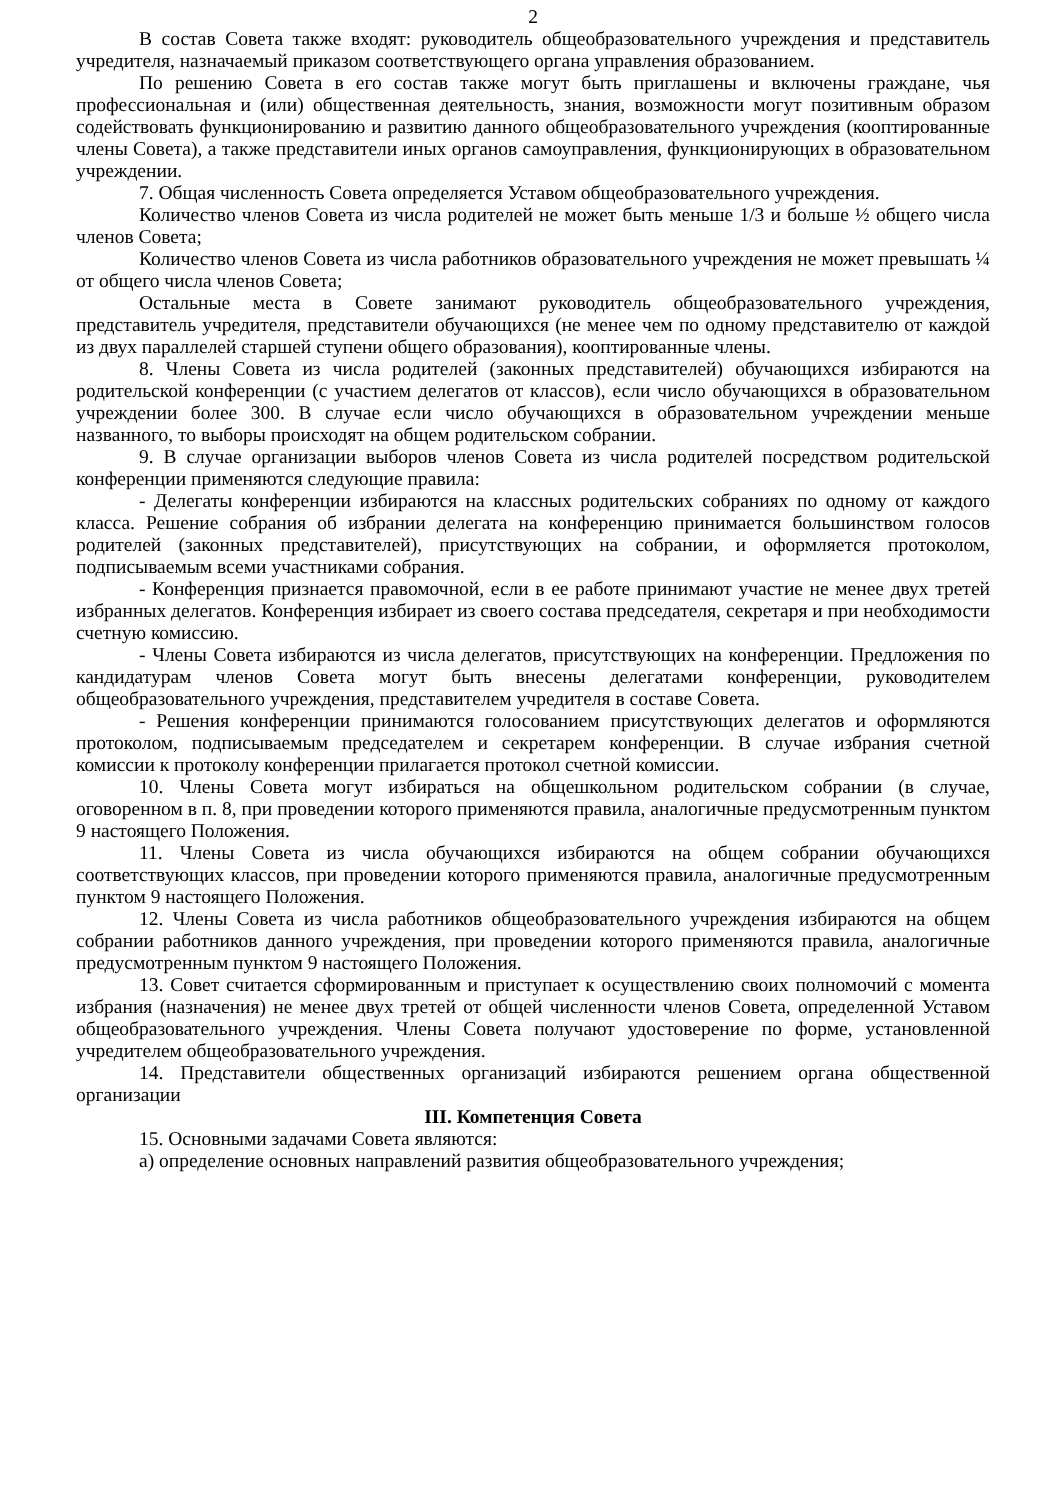2
В состав Совета также входят: руководитель общеобразовательного учреждения и представитель учредителя, назначаемый приказом соответствующего органа управления образованием.
По решению Совета в его состав также могут быть приглашены и включены граждане, чья профессиональная и (или) общественная деятельность, знания, возможности могут позитивным образом содействовать функционированию и развитию данного общеобразовательного учреждения (кооптированные члены Совета), а также представители иных органов самоуправления, функционирующих в образовательном учреждении.
7. Общая численность Совета определяется Уставом общеобразовательного учреждения.
Количество членов Совета из числа родителей не может быть меньше 1/3 и больше ½ общего числа членов Совета;
Количество членов Совета из числа работников образовательного учреждения не может превышать ¼ от общего числа членов Совета;
Остальные места в Совете занимают руководитель общеобразовательного учреждения, представитель учредителя, представители обучающихся (не менее чем по одному представителю от каждой из двух параллелей старшей ступени общего образования), кооптированные члены.
8. Члены Совета из числа родителей (законных представителей) обучающихся избираются на родительской конференции (с участием делегатов от классов), если число обучающихся в образовательном учреждении более 300. В случае если число обучающихся в образовательном учреждении меньше названного, то выборы происходят на общем родительском собрании.
9. В случае организации выборов членов Совета из числа родителей посредством родительской конференции применяются следующие правила:
- Делегаты конференции избираются на классных родительских собраниях по одному от каждого класса. Решение собрания об избрании делегата на конференцию принимается большинством голосов родителей (законных представителей), присутствующих на собрании, и оформляется протоколом, подписываемым всеми участниками собрания.
- Конференция признается правомочной, если в ее работе принимают участие не менее двух третей избранных делегатов. Конференция избирает из своего состава председателя, секретаря и при необходимости счетную комиссию.
- Члены Совета избираются из числа делегатов, присутствующих на конференции. Предложения по кандидатурам членов Совета могут быть внесены делегатами конференции, руководителем общеобразовательного учреждения, представителем учредителя в составе Совета.
- Решения конференции принимаются голосованием присутствующих делегатов и оформляются протоколом, подписываемым председателем и секретарем конференции. В случае избрания счетной комиссии к протоколу конференции прилагается протокол счетной комиссии.
10. Члены Совета могут избираться на общешкольном родительском собрании (в случае, оговоренном в п. 8, при проведении которого применяются правила, аналогичные предусмотренным пунктом 9 настоящего Положения.
11. Члены Совета из числа обучающихся избираются на общем собрании обучающихся соответствующих классов, при проведении которого применяются правила, аналогичные предусмотренным пунктом 9 настоящего Положения.
12. Члены Совета из числа работников общеобразовательного учреждения избираются на общем собрании работников данного учреждения, при проведении которого применяются правила, аналогичные предусмотренным пунктом 9 настоящего Положения.
13. Совет считается сформированным и приступает к осуществлению своих полномочий с момента избрания (назначения) не менее двух третей от общей численности членов Совета, определенной Уставом общеобразовательного учреждения. Члены Совета получают удостоверение по форме, установленной учредителем общеобразовательного учреждения.
14. Представители общественных организаций избираются решением органа общественной организации
III. Компетенция Совета
15. Основными задачами Совета являются:
а) определение основных направлений развития общеобразовательного учреждения;